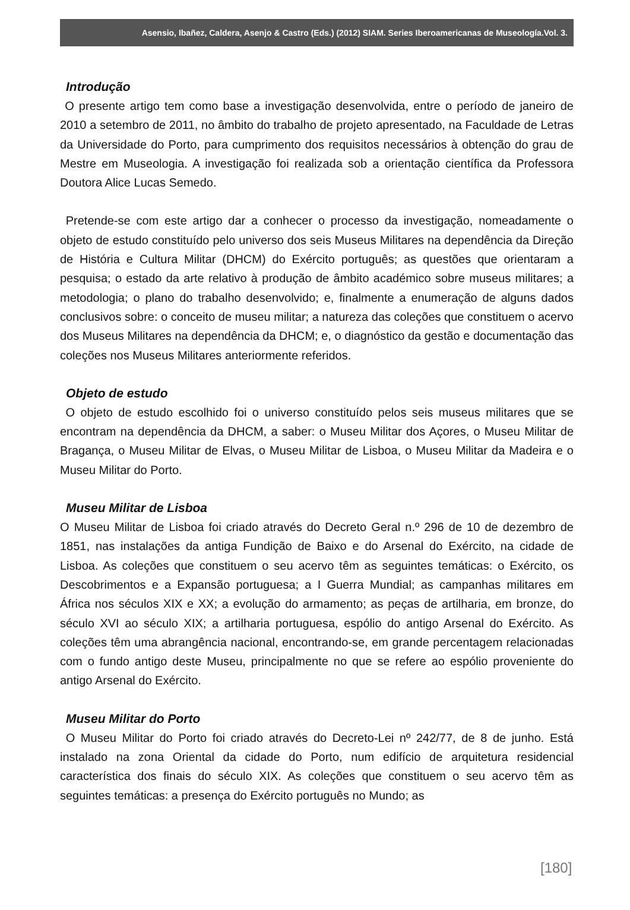Asensio, Ibañez, Caldera, Asenjo & Castro (Eds.) (2012) SIAM. Series Iberoamericanas de Museología.Vol. 3.
Introdução
O presente artigo tem como base a investigação desenvolvida, entre o período de janeiro de 2010 a setembro de 2011, no âmbito do trabalho de projeto apresentado, na Faculdade de Letras da Universidade do Porto, para cumprimento dos requisitos necessários à obtenção do grau de Mestre em Museologia. A investigação foi realizada sob a orientação científica da Professora Doutora Alice Lucas Semedo.
Pretende-se com este artigo dar a conhecer o processo da investigação, nomeadamente o objeto de estudo constituído pelo universo dos seis Museus Militares na dependência da Direção de História e Cultura Militar (DHCM) do Exército português; as questões que orientaram a pesquisa; o estado da arte relativo à produção de âmbito académico sobre museus militares; a metodologia; o plano do trabalho desenvolvido; e, finalmente a enumeração de alguns dados conclusivos sobre: o conceito de museu militar; a natureza das coleções que constituem o acervo dos Museus Militares na dependência da DHCM; e, o diagnóstico da gestão e documentação das coleções nos Museus Militares anteriormente referidos.
Objeto de estudo
O objeto de estudo escolhido foi o universo constituído pelos seis museus militares que se encontram na dependência da DHCM, a saber: o Museu Militar dos Açores, o Museu Militar de Bragança, o Museu Militar de Elvas, o Museu Militar de Lisboa, o Museu Militar da Madeira e o Museu Militar do Porto.
Museu Militar de Lisboa
O Museu Militar de Lisboa foi criado através do Decreto Geral n.º 296 de 10 de dezembro de 1851, nas instalações da antiga Fundição de Baixo e do Arsenal do Exército, na cidade de Lisboa. As coleções que constituem o seu acervo têm as seguintes temáticas: o Exército, os Descobrimentos e a Expansão portuguesa; a I Guerra Mundial; as campanhas militares em África nos séculos XIX e XX; a evolução do armamento; as peças de artilharia, em bronze, do século XVI ao século XIX; a artilharia portuguesa, espólio do antigo Arsenal do Exército. As coleções têm uma abrangência nacional, encontrando-se, em grande percentagem relacionadas com o fundo antigo deste Museu, principalmente no que se refere ao espólio proveniente do antigo Arsenal do Exército.
Museu Militar do Porto
O Museu Militar do Porto foi criado através do Decreto-Lei nº 242/77, de 8 de junho. Está instalado na zona Oriental da cidade do Porto, num edifício de arquitetura residencial característica dos finais do século XIX. As coleções que constituem o seu acervo têm as seguintes temáticas: a presença do Exército português no Mundo; as
[180]